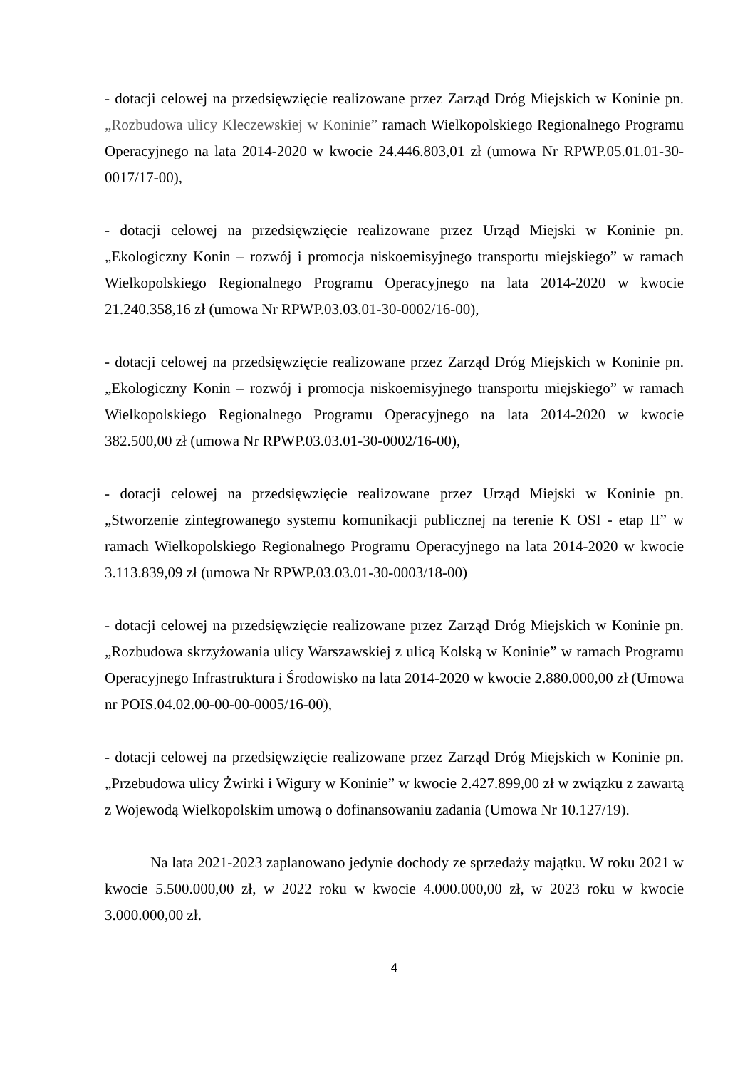- dotacji celowej na przedsięwzięcie realizowane przez Zarząd Dróg Miejskich w Koninie pn. „Rozbudowa ulicy Kleczewskiej w Koninie” ramach Wielkopolskiego Regionalnego Programu Operacyjnego na lata 2014-2020 w kwocie 24.446.803,01 zł (umowa Nr RPWP.05.01.01-30-0017/17-00),
- dotacji celowej na przedsięwzięcie realizowane przez Urząd Miejski w Koninie pn. „Ekologiczny Konin – rozwój i promocja niskoemisyjnego transportu miejskiego” w ramach Wielkopolskiego Regionalnego Programu Operacyjnego na lata 2014-2020 w kwocie 21.240.358,16 zł (umowa Nr RPWP.03.03.01-30-0002/16-00),
- dotacji celowej na przedsięwzięcie realizowane przez Zarząd Dróg Miejskich w Koninie pn. „Ekologiczny Konin – rozwój i promocja niskoemisyjnego transportu miejskiego” w ramach Wielkopolskiego Regionalnego Programu Operacyjnego na lata 2014-2020 w kwocie 382.500,00 zł (umowa Nr RPWP.03.03.01-30-0002/16-00),
- dotacji celowej na przedsięwzięcie realizowane przez Urząd Miejski w Koninie pn. „Stworzenie zintegrowanego systemu komunikacji publicznej na terenie K OSI - etap II” w ramach Wielkopolskiego Regionalnego Programu Operacyjnego na lata 2014-2020 w kwocie 3.113.839,09 zł (umowa Nr RPWP.03.03.01-30-0003/18-00)
- dotacji celowej na przedsięwzięcie realizowane przez Zarząd Dróg Miejskich w Koninie pn. „Rozbudowa skrzyżowania ulicy Warszawskiej z ulicą Kolską w Koninie” w ramach Programu Operacyjnego Infrastruktura i Środowisko na lata 2014-2020 w kwocie 2.880.000,00 zł (Umowa nr POIS.04.02.00-00-00-0005/16-00),
- dotacji celowej na przedsięwzięcie realizowane przez Zarząd Dróg Miejskich w Koninie pn. „Przebudowa ulicy Żwirki i Wigury w Koninie” w kwocie 2.427.899,00 zł w związku z zawartą z Wojewodą Wielkopolskim umową o dofinansowaniu zadania (Umowa Nr 10.127/19).
Na lata 2021-2023 zaplanowano jedynie dochody ze sprzedaży majątku. W roku 2021 w kwocie 5.500.000,00 zł, w 2022 roku w kwocie 4.000.000,00 zł, w 2023 roku w kwocie 3.000.000,00 zł.
4